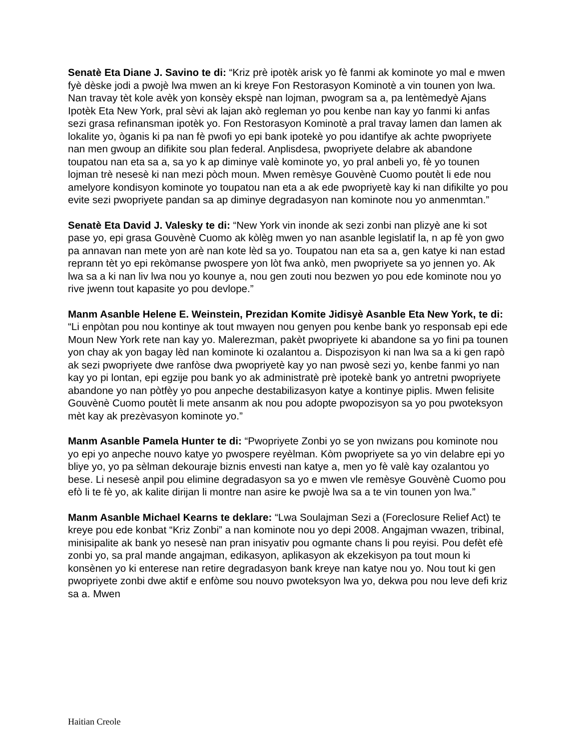Senatè Eta Diane J. Savino te di: “Kriz prè ipotèk arisk yo fè fanmi ak kominote yo mal e mwen fyè dèske jodi a pwojè lwa mwen an ki kreye Fon Restorasyon Kominotè a vin tounen yon lwa. Nan travay tèt kole avèk yon konsèy ekspè nan lojman, pwogram sa a, pa lentèmedyè Ajans Ipotèk Eta New York, pral sèvi ak lajan akò regleman yo pou kenbe nan kay yo fanmi ki anfas sezi grasa refinansman ipotèk yo. Fon Restorasyon Kominotè a pral travay lamen dan lamen ak lokalite yo, òganis ki pa nan fè pwofi yo epi bank ipotekè yo pou idantifye ak achte pwopriyete nan men gwoup an difikite sou plan federal. Anplisdesa, pwopriyete delabre ak abandone toupatou nan eta sa a, sa yo k ap diminye valè kominote yo, yo pral anbeli yo, fè yo tounen lojman trè nesesè ki nan mezi pòch moun. Mwen remèsye Gouvènè Cuomo poutèt li ede nou amelyore kondisyon kominote yo toupatou nan eta a ak ede pwopriyetè kay ki nan difikilte yo pou evite sezi pwopriyete pandan sa ap diminye degradasyon nan kominote nou yo anmenmtan.”
Senatè Eta David J. Valesky te di: “New York vin inonde ak sezi zonbi nan plizyè ane ki sot pase yo, epi grasa Gouvènè Cuomo ak kòlèg mwen yo nan asanble legislatif la, n ap fè yon gwo pa annavan nan mete yon arè nan kote lèd sa yo. Toupatou nan eta sa a, gen katye ki nan estad reprann tèt yo epi rekòmanse pwospere yon lòt fwa ankò, men pwopriyete sa yo jennen yo. Ak lwa sa a ki nan liv lwa nou yo kounye a, nou gen zouti nou bezwen yo pou ede kominote nou yo rive jwenn tout kapasite yo pou devlope.”
Manm Asanble Helene E. Weinstein, Prezidan Komite Jidisyè Asanble Eta New York, te di: “Li enpòtan pou nou kontinye ak tout mwayen nou genyen pou kenbe bank yo responsab epi ede Moun New York rete nan kay yo. Malerezman, pakèt pwopriyete ki abandone sa yo fini pa tounen yon chay ak yon bagay lèd nan kominote ki ozalantou a. Dispozisyon ki nan lwa sa a ki gen rapò ak sezi pwopriyete dwe ranfòse dwa pwopriyetè kay yo nan pwosè sezi yo, kenbe fanmi yo nan kay yo pi lontan, epi egzije pou bank yo ak administratè prè ipotekè bank yo antretni pwopriyete abandone yo nan pòtfèy yo pou anpeche destabilizasyon katye a kontinye piplis. Mwen felisite Gouvènè Cuomo poutèt li mete ansanm ak nou pou adopte pwopozisyon sa yo pou pwoteksyon mèt kay ak prezèvasyon kominote yo.”
Manm Asanble Pamela Hunter te di: “Pwopriyete Zonbi yo se yon nwizans pou kominote nou yo epi yo anpeche nouvo katye yo pwospere reyèlman. Kòm pwopriyete sa yo vin delabre epi yo bliye yo, yo pa sèlman dekouraje biznis envesti nan katye a, men yo fè valè kay ozalantou yo bese. Li nesesè anpil pou elimine degradasyon sa yo e mwen vle remèsye Gouvènè Cuomo pou efò li te fè yo, ak kalite dirijan li montre nan asire ke pwojè lwa sa a te vin tounen yon lwa.”
Manm Asanble Michael Kearns te deklare: “Lwa Soulajman Sezi a (Foreclosure Relief Act) te kreye pou ede konbat “Kriz Zonbi” a nan kominote nou yo depi 2008. Angajman vwazen, tribinal, minisipalite ak bank yo nesesè nan pran inisyativ pou ogmante chans li pou reyisi. Pou defèt efè zonbi yo, sa pral mande angajman, edikasyon, aplikasyon ak ekzekisyon pa tout moun ki konsènen yo ki enterese nan retire degradasyon bank kreye nan katye nou yo. Nou tout ki gen pwopriyete zonbi dwe aktif e enfòme sou nouvo pwoteksyon lwa yo, dekwa pou nou leve defi kriz sa a. Mwen
Haitian Creole